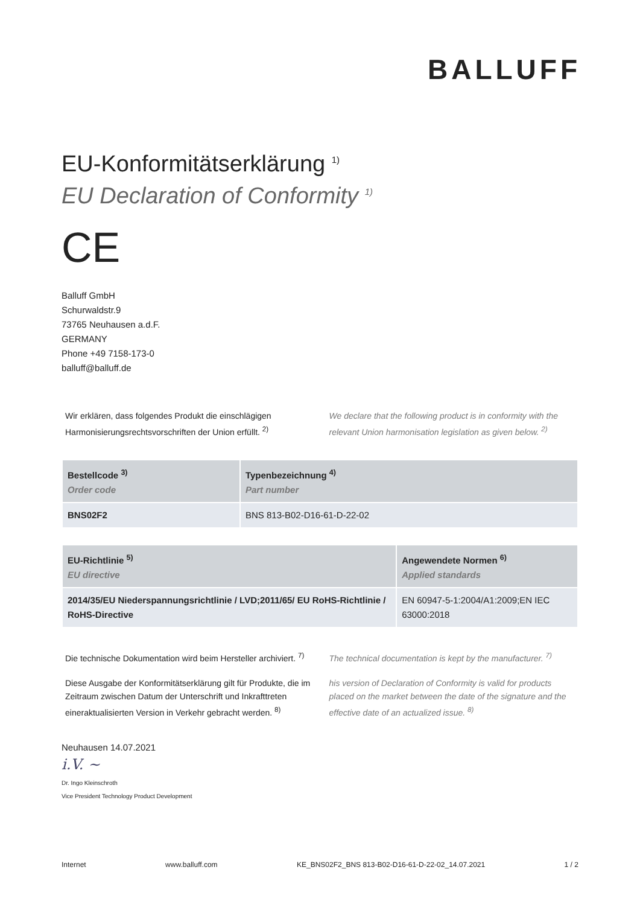BALLUFF
EU-Konformitätserklärung <sup>1)</sup>
EU Declaration of Conformity <sup>1)</sup>
CE
Balluff GmbH
Schurwaldstr.9
73765 Neuhausen a.d.F.
GERMANY
Phone +49 7158-173-0
balluff@balluff.de
Wir erklären, dass folgendes Produkt die einschlägigen Harmonisierungsrechtsvorschriften der Union erfüllt. <sup>2)</sup>
We declare that the following product is in conformity with the relevant Union harmonisation legislation as given below. <sup>2)</sup>
| Bestellcode <sup>3)</sup> Order code | Typenbezeichnung <sup>4)</sup> Part number |
| --- | --- |
| BNS02F2 | BNS 813-B02-D16-61-D-22-02 |
| EU-Richtlinie <sup>5)</sup> EU directive | Angewendete Normen <sup>6)</sup> Applied standards |
| --- | --- |
| 2014/35/EU Niederspannungsrichtlinie / LVD;2011/65/ EU RoHS-Richtlinie / RoHS-Directive | EN 60947-5-1:2004/A1:2009;EN IEC 63000:2018 |
Die technische Dokumentation wird beim Hersteller archiviert. <sup>7)</sup>
The technical documentation is kept by the manufacturer. <sup>7)</sup>
Diese Ausgabe der Konformitätserklärung gilt für Produkte, die im Zeitraum zwischen Datum der Unterschrift und Inkrafttreten eineraktualisierten Version in Verkehr gebracht werden. <sup>8)</sup>
his version of Declaration of Conformity is valid for products placed on the market between the date of the signature and the effective date of an actualized issue. <sup>8)</sup>
Neuhausen 14.07.2021
i.V. ~
Dr. Ingo Kleinschroth
Vice President Technology Product Development
Internet www.balluff.com KE_BNS02F2_BNS 813-B02-D16-61-D-22-02_14.07.2021 1 / 2